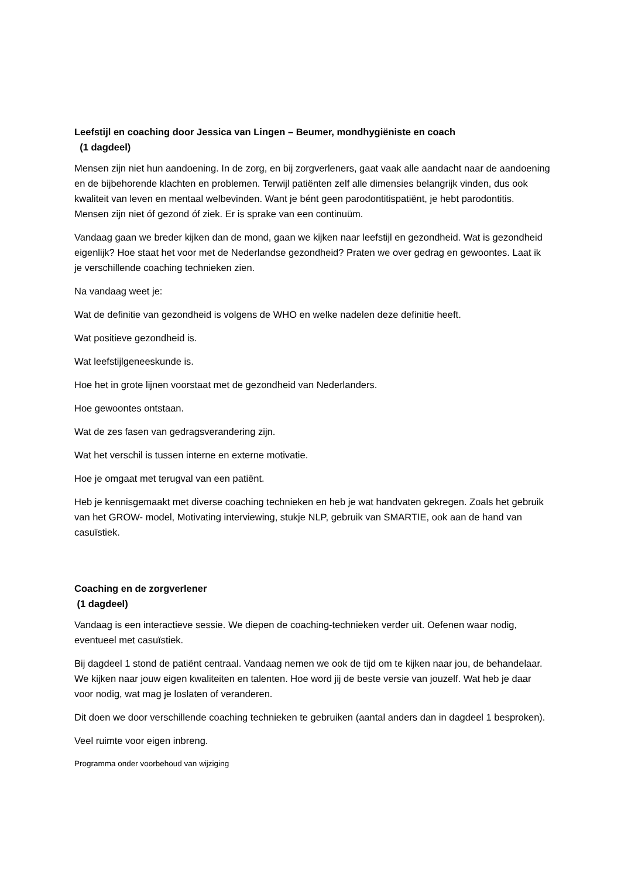Leefstijl en coaching door Jessica van Lingen – Beumer, mondhygiëniste en coach
(1 dagdeel)
Mensen zijn niet hun aandoening. In de zorg, en bij zorgverleners, gaat vaak alle aandacht naar de aandoening en de bijbehorende klachten en problemen. Terwijl patiënten zelf alle dimensies belangrijk vinden, dus ook kwaliteit van leven en mentaal welbevinden. Want je bént geen parodontitispatiënt, je hebt parodontitis. Mensen zijn niet óf gezond óf ziek. Er is sprake van een continuüm.
Vandaag gaan we breder kijken dan de mond, gaan we kijken naar leefstijl en gezondheid. Wat is gezondheid eigenlijk? Hoe staat het voor met de Nederlandse gezondheid? Praten we over gedrag en gewoontes. Laat ik je verschillende coaching technieken zien.
Na vandaag weet je:
Wat de definitie van gezondheid is volgens de WHO en welke nadelen deze definitie heeft.
Wat positieve gezondheid is.
Wat leefstijlgeneeskunde is.
Hoe het in grote lijnen voorstaat met de gezondheid van Nederlanders.
Hoe gewoontes ontstaan.
Wat de zes fasen van gedragsverandering zijn.
Wat het verschil is tussen interne en externe motivatie.
Hoe je omgaat met terugval van een patiënt.
Heb je kennisgemaakt met diverse coaching technieken en heb je wat handvaten gekregen. Zoals het gebruik van het GROW- model, Motivating interviewing, stukje NLP, gebruik van SMARTIE, ook aan de hand van casuïstiek.
Coaching en de zorgverlener
(1 dagdeel)
Vandaag is een interactieve sessie. We diepen de coaching-technieken verder uit. Oefenen waar nodig, eventueel met casuïstiek.
Bij dagdeel 1 stond de patiënt centraal. Vandaag nemen we ook de tijd om te kijken naar jou, de behandelaar. We kijken naar jouw eigen kwaliteiten en talenten. Hoe word jij de beste versie van jouzelf. Wat heb je daar voor nodig, wat mag je loslaten of veranderen.
Dit doen we door verschillende coaching technieken te gebruiken (aantal anders dan in dagdeel 1 besproken).
Veel ruimte voor eigen inbreng.
Programma onder voorbehoud van wijziging